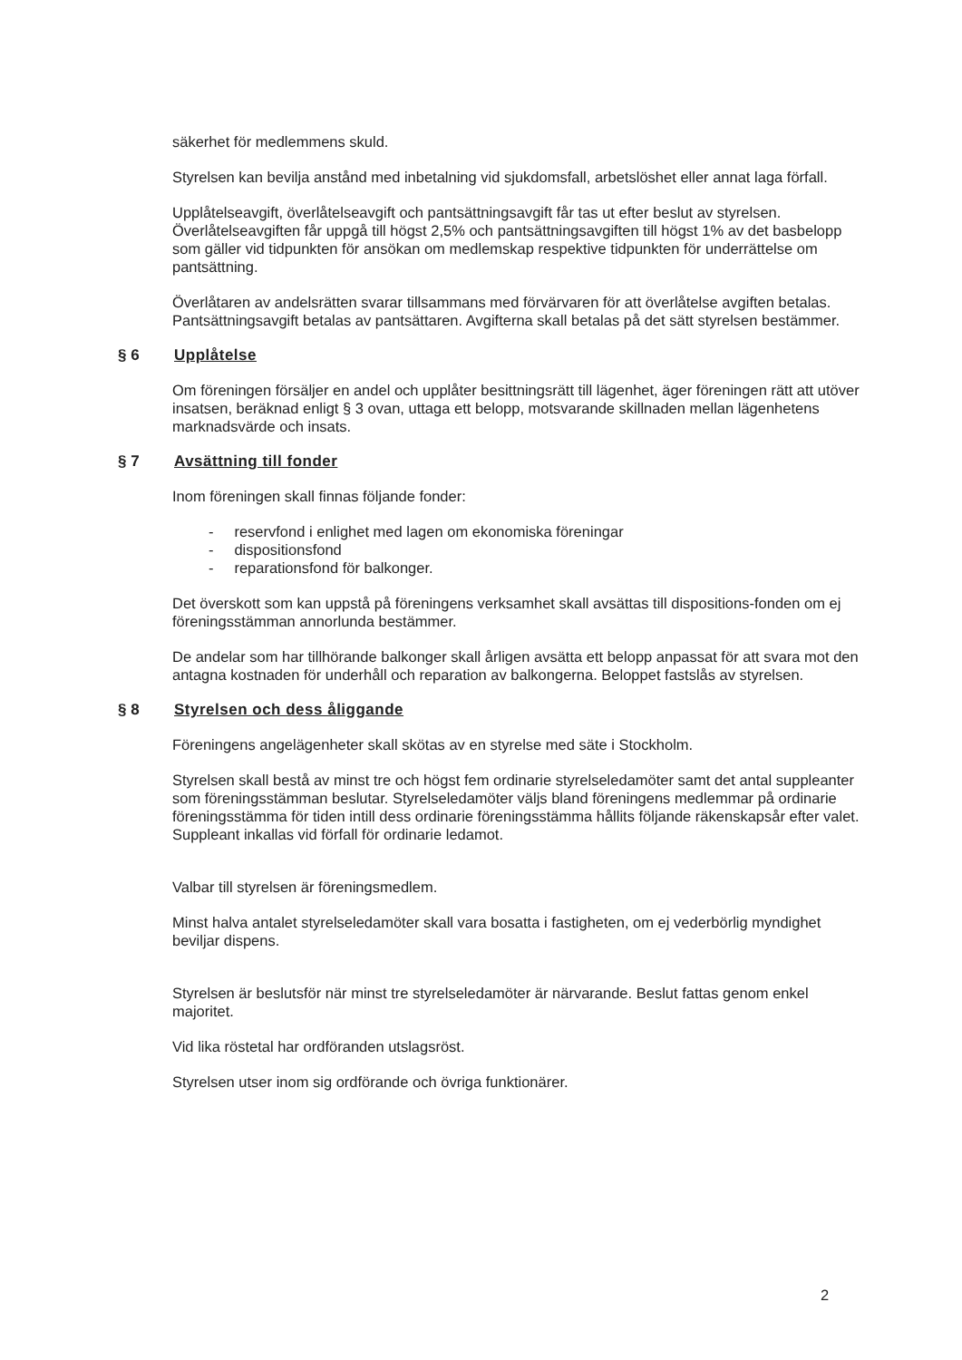säkerhet för medlemmens skuld.
Styrelsen kan bevilja anstånd med inbetalning vid sjukdomsfall, arbetslöshet eller annat laga förfall.
Upplåtelseavgift, överlåtelseavgift och pantsättningsavgift får tas ut efter beslut av styrelsen. Överlåtelseavgiften får uppgå till högst 2,5% och pantsättningsavgiften till högst 1% av det basbelopp som gäller vid tidpunkten för ansökan om medlemskap respektive tidpunkten för underrättelse om pantsättning.
Överlåtaren av andelsrätten svarar tillsammans med förvärvaren för att överlåtelse avgiften betalas. Pantsättningsavgift betalas av pantsättaren. Avgifterna skall betalas på det sätt styrelsen bestämmer.
§ 6 Upplåtelse
Om föreningen försäljer en andel och upplåter besittningsrätt till lägenhet, äger föreningen rätt att utöver insatsen, beräknad enligt § 3 ovan, uttaga ett belopp, motsvarande skillnaden mellan lägenhetens marknadsvärde och insats.
§ 7 Avsättning till fonder
Inom föreningen skall finnas följande fonder:
- reservfond i enlighet med lagen om ekonomiska föreningar
- dispositionsfond
- reparationsfond för balkonger.
Det överskott som kan uppstå på föreningens verksamhet skall avsättas till dispositions-fonden om ej föreningsstämman annorlunda bestämmer.
De andelar som har tillhörande balkonger skall årligen avsätta ett belopp anpassat för att svara mot den antagna kostnaden för underhåll och reparation av balkongerna. Beloppet fastslås av styrelsen.
§ 8 Styrelsen och dess åliggande
Föreningens angelägenheter skall skötas av en styrelse med säte i Stockholm.
Styrelsen skall bestå av minst tre och högst fem ordinarie styrelseledamöter samt det antal suppleanter som föreningsstämman beslutar. Styrelseledamöter väljs bland föreningens medlemmar på ordinarie föreningsstämma för tiden intill dess ordinarie föreningsstämma hållits följande räkenskapsår efter valet. Suppleant inkallas vid förfall för ordinarie ledamot.
Valbar till styrelsen är föreningsmedlem.
Minst halva antalet styrelseledamöter skall vara bosatta i fastigheten, om ej vederbörlig myndighet beviljar dispens.
Styrelsen är beslutsför när minst tre styrelseledamöter är närvarande. Beslut fattas genom enkel majoritet.
Vid lika röstetal har ordföranden utslagsröst.
Styrelsen utser inom sig ordförande och övriga funktionärer.
2